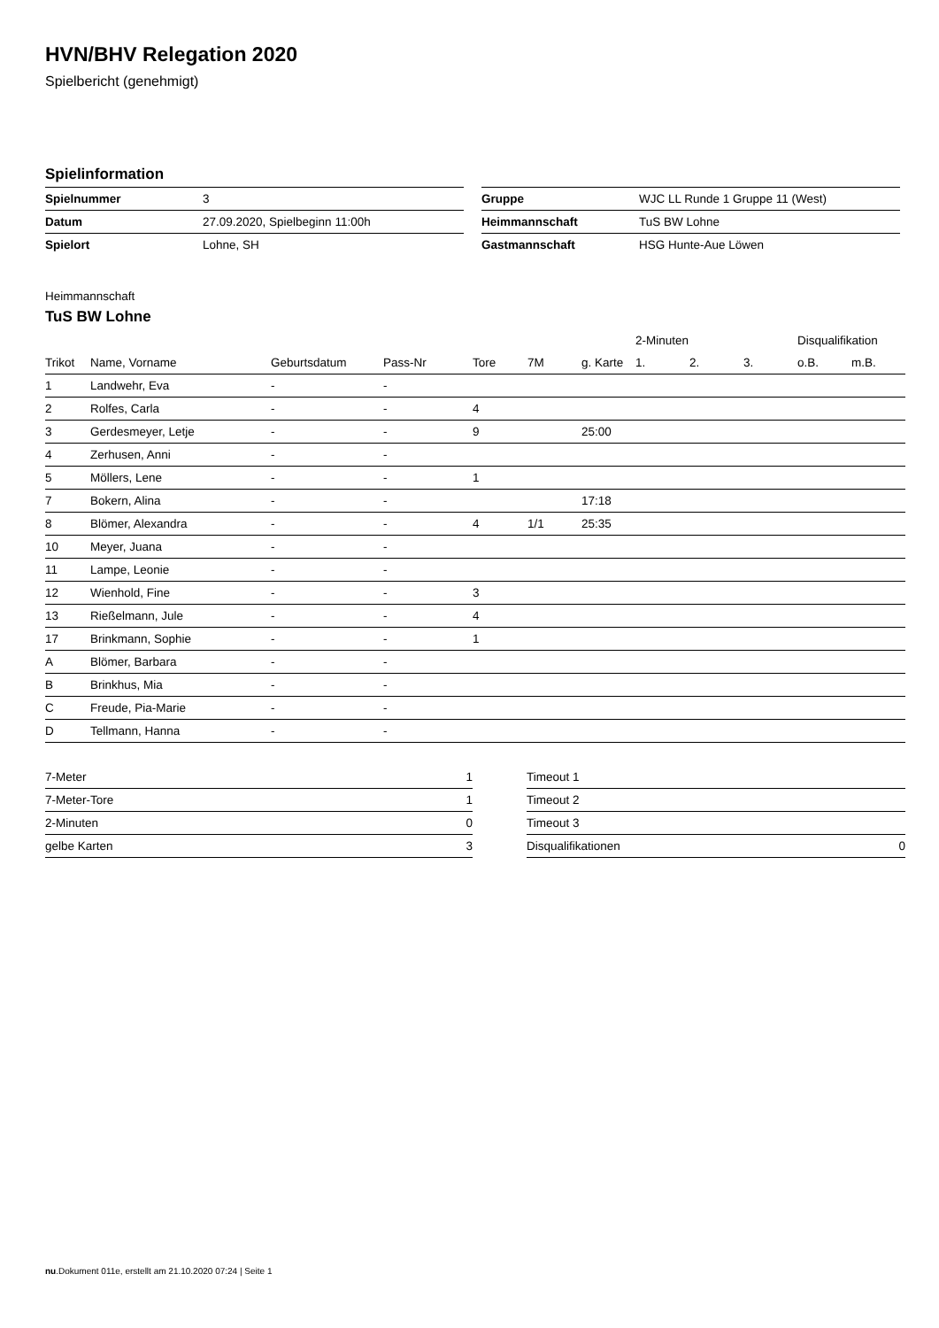HVN/BHV Relegation 2020
Spielbericht (genehmigt)
Spielinformation
| Spielnummer | 3 |
| Datum | 27.09.2020, Spielbeginn 11:00h |
| Spielort | Lohne, SH |
| Gruppe | WJC LL Runde 1 Gruppe 11 (West) |
| Heimmannschaft | TuS BW Lohne |
| Gastmannschaft | HSG Hunte-Aue Löwen |
Heimmannschaft
TuS BW Lohne
| | | | | | | | 2-Minuten | | | Disqualifikation | |
| --- | --- | --- | --- | --- | --- | --- | --- | --- | --- | --- | --- |
| Trikot | Name, Vorname | Geburtsdatum | Pass-Nr | Tore | 7M | g. Karte | 1. | 2. | 3. | o.B. | m.B. |
| 1 | Landwehr, Eva | - | - | | | | | | | | |
| 2 | Rolfes, Carla | - | - | 4 | | | | | | | |
| 3 | Gerdesmeyer, Letje | - | - | 9 | | 25:00 | | | | | |
| 4 | Zerhusen, Anni | - | - | | | | | | | | |
| 5 | Möllers, Lene | - | - | 1 | | | | | | | |
| 7 | Bokern, Alina | - | - | | | 17:18 | | | | | |
| 8 | Blömer, Alexandra | - | - | 4 | 1/1 | 25:35 | | | | | |
| 10 | Meyer, Juana | - | - | | | | | | | | |
| 11 | Lampe, Leonie | - | - | | | | | | | | |
| 12 | Wienhold, Fine | - | - | 3 | | | | | | | |
| 13 | Rießelmann, Jule | - | - | 4 | | | | | | | |
| 17 | Brinkmann, Sophie | - | - | 1 | | | | | | | |
| A | Blömer, Barbara | - | - | | | | | | | | |
| B | Brinkhus, Mia | - | - | | | | | | | | |
| C | Freude, Pia-Marie | - | - | | | | | | | | |
| D | Tellmann, Hanna | - | - | | | | | | | | |
| 7-Meter | 1 |
| 7-Meter-Tore | 1 |
| 2-Minuten | 0 |
| gelbe Karten | 3 |
| Timeout 1 | |
| Timeout 2 | |
| Timeout 3 | |
| Disqualifikationen | 0 |
nu.Dokument 011e, erstellt am 21.10.2020 07:24 | Seite 1